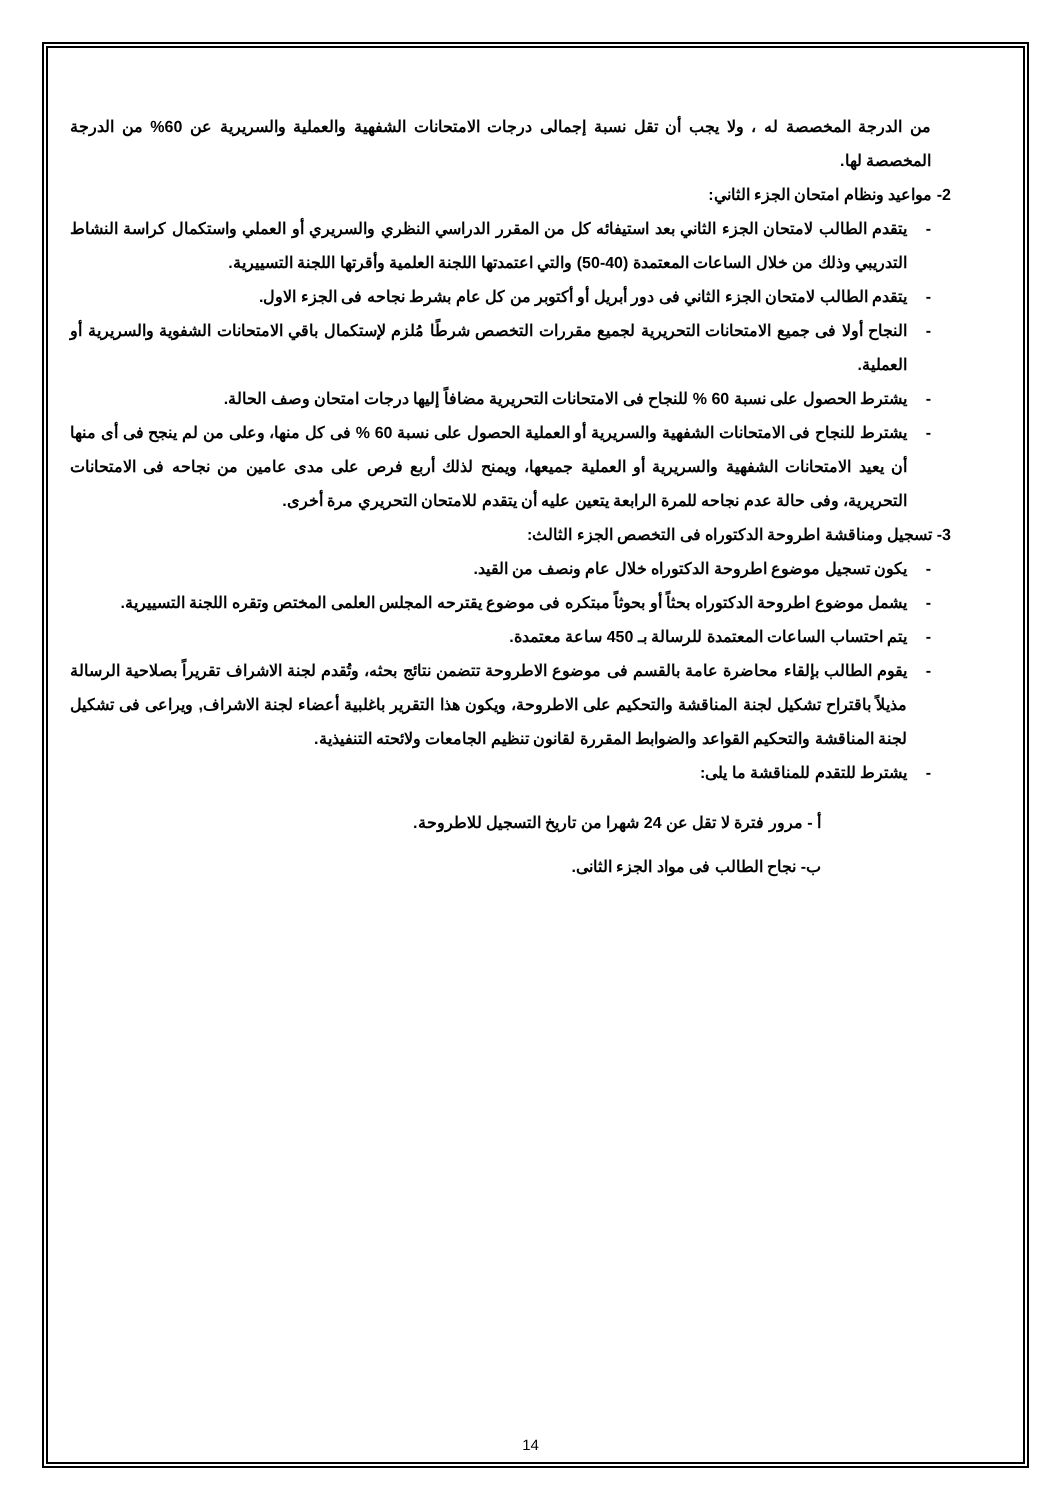من الدرجة المخصصة له ، ولا يجب أن تقل نسبة إجمالى درجات الامتحانات الشفهية والعملية والسريرية عن 60% من الدرجة المخصصة لها.
2- مواعيد ونظام امتحان الجزء الثاني:
- يتقدم الطالب لامتحان الجزء الثاني بعد استيفائه كل من المقرر الدراسي النظري والسريري أو العملي واستكمال كراسة النشاط التدريبي وذلك من خلال الساعات المعتمدة (40-50) والتي اعتمدتها اللجنة العلمية وأقرتها اللجنة التسييرية.
- يتقدم الطالب لامتحان الجزء الثاني فى دور أبريل أو أكتوبر من كل عام بشرط نجاحه فى الجزء الاول.
- النجاح أولا فى جميع الامتحانات التحريرية لجميع مقررات التخصص شرطًا مُلزم لإستكمال باقي الامتحانات الشفوية والسريرية أو العملية.
- يشترط الحصول على نسبة 60 % للنجاح فى الامتحانات التحريرية مضافاً إليها درجات امتحان وصف الحالة.
- يشترط للنجاح فى الامتحانات الشفهية والسريرية أو العملية الحصول على نسبة 60 % فى كل منها، وعلى من لم ينجح فى أى منها أن يعيد الامتحانات الشفهية والسريرية أو العملية جميعها، ويمنح لذلك أربع فرص على مدى عامين من نجاحه فى الامتحانات التحريرية، وفى حالة عدم نجاحه للمرة الرابعة يتعين عليه أن يتقدم للامتحان التحريري مرة أخرى.
3- تسجيل ومناقشة اطروحة الدكتوراه فى التخصص الجزء الثالث:
- يكون تسجيل موضوع اطروحة الدكتوراه خلال عام ونصف من القيد.
- يشمل موضوع اطروحة الدكتوراه بحثاً أو بحوثاً مبتكره فى موضوع يقترحه المجلس العلمى المختص وتقره اللجنة التسييرية.
- يتم احتساب الساعات المعتمدة للرسالة بـ 450 ساعة معتمدة.
- يقوم الطالب بإلقاء محاضرة عامة بالقسم فى موضوع الاطروحة تتضمن نتائج بحثه، وتُقدم لجنة الاشراف تقريراً بصلاحية الرسالة مذيلاً باقتراح تشكيل لجنة المناقشة والتحكيم على الاطروحة، ويكون هذا التقرير باغلبية أعضاء لجنة الاشراف, ويراعى فى تشكيل لجنة المناقشة والتحكيم القواعد والضوابط المقررة لقانون تنظيم الجامعات ولائحته التنفيذية.
- يشترط للتقدم للمناقشة ما يلى:
أ - مرور فترة لا تقل عن 24 شهرا من تاريخ التسجيل للاطروحة.
ب- نجاح الطالب فى مواد الجزء الثانى.
14